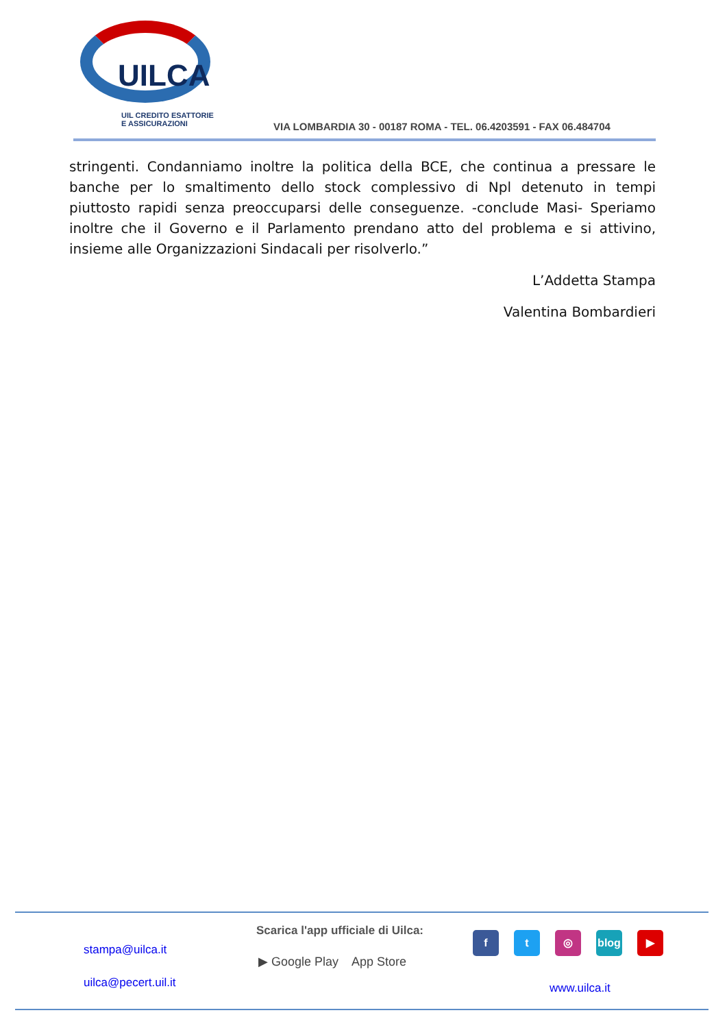UILCA
UIL CREDITO ESATTORIE
E ASSICURAZIONI
VIA LOMBARDIA 30 - 00187 ROMA - TEL. 06.4203591 - FAX 06.484704
stringenti. Condanniamo inoltre la politica della BCE, che continua a pressare le banche per lo smaltimento dello stock complessivo di Npl detenuto in tempi piuttosto rapidi senza preoccuparsi delle conseguenze. -conclude Masi- Speriamo inoltre che il Governo e il Parlamento prendano atto del problema e si attivino, insieme alle Organizzazioni Sindacali per risolverlo.”
L’Addetta Stampa
Valentina Bombardieri
stampa@uilca.it
uilca@pecert.uil.it
Scarica l'app ufficiale di Uilca:
▶ Google Play App Store
f t ◎ blog ▶
www.uilca.it